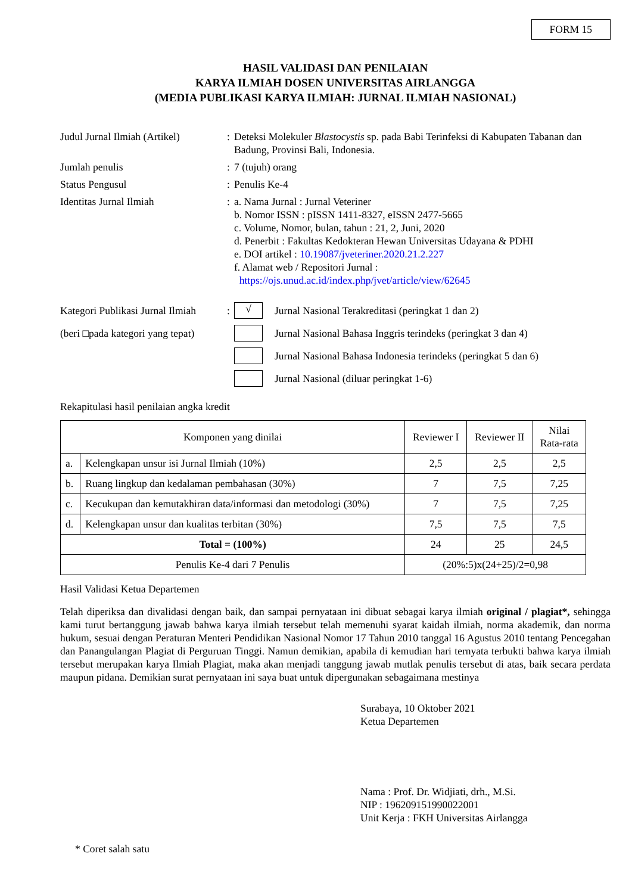FORM 15
HASIL VALIDASI DAN PENILAIAN
KARYA ILMIAH DOSEN UNIVERSITAS AIRLANGGA
(MEDIA PUBLIKASI KARYA ILMIAH: JURNAL ILMIAH NASIONAL)
Judul Jurnal Ilmiah (Artikel)
:
Deteksi Molekuler Blastocystis sp. pada Babi Terinfeksi di Kabupaten Tabanan dan Badung, Provinsi Bali, Indonesia.
Jumlah penulis
:
7 (tujuh) orang
Status Pengusul
:
Penulis Ke-4
Identitas Jurnal Ilmiah
:
a. Nama Jurnal : Jurnal Veteriner
b. Nomor ISSN : pISSN 1411-8327, eISSN 2477-5665
c. Volume, Nomor, bulan, tahun : 21, 2, Juni, 2020
d. Penerbit : Fakultas Kedokteran Hewan Universitas Udayana & PDHI
e. DOI artikel : 10.19087/jveteriner.2020.21.2.227
f. Alamat web / Repositori Jurnal :
https://ojs.unud.ac.id/index.php/jvet/article/view/62645
Kategori Publikasi Jurnal Ilmiah
:
√
Jurnal Nasional Terakreditasi (peringkat 1 dan 2)
(beri □pada kategori yang tepat)
Jurnal Nasional Bahasa Inggris terindeks (peringkat 3 dan 4)
Jurnal Nasional Bahasa Indonesia terindeks (peringkat 5 dan 6)
Jurnal Nasional (diluar peringkat 1-6)
Rekapitulasi hasil penilaian angka kredit
| Komponen yang dinilai | | Reviewer I | Reviewer II | Nilai Rata-rata |
| --- | --- | --- | --- | --- |
| a. | Kelengkapan unsur isi Jurnal Ilmiah (10%) | 2,5 | 2,5 | 2,5 |
| b. | Ruang lingkup dan kedalaman pembahasan (30%) | 7 | 7,5 | 7,25 |
| c. | Kecukupan dan kemutakhiran data/informasi dan metodologi (30%) | 7 | 7,5 | 7,25 |
| d. | Kelengkapan unsur dan kualitas terbitan (30%) | 7,5 | 7,5 | 7,5 |
| Total = (100%) | | 24 | 25 | 24,5 |
| Penulis Ke-4 dari 7 Penulis | | (20%:5)x(24+25)/2=0,98 | | |
Hasil Validasi Ketua Departemen
Telah diperiksa dan divalidasi dengan baik, dan sampai pernyataan ini dibuat sebagai karya ilmiah original / plagiat*, sehingga kami turut bertanggung jawab bahwa karya ilmiah tersebut telah memenuhi syarat kaidah ilmiah, norma akademik, dan norma hukum, sesuai dengan Peraturan Menteri Pendidikan Nasional Nomor 17 Tahun 2010 tanggal 16 Agustus 2010 tentang Pencegahan dan Panangulangan Plagiat di Perguruan Tinggi. Namun demikian, apabila di kemudian hari ternyata terbukti bahwa karya ilmiah tersebut merupakan karya Ilmiah Plagiat, maka akan menjadi tanggung jawab mutlak penulis tersebut di atas, baik secara perdata maupun pidana. Demikian surat pernyataan ini saya buat untuk dipergunakan sebagaimana mestinya
Surabaya, 10 Oktober 2021
Ketua Departemen
Nama : Prof. Dr. Widjiati, drh., M.Si.
NIP : 196209151990022001
Unit Kerja : FKH Universitas Airlangga
* Coret salah satu